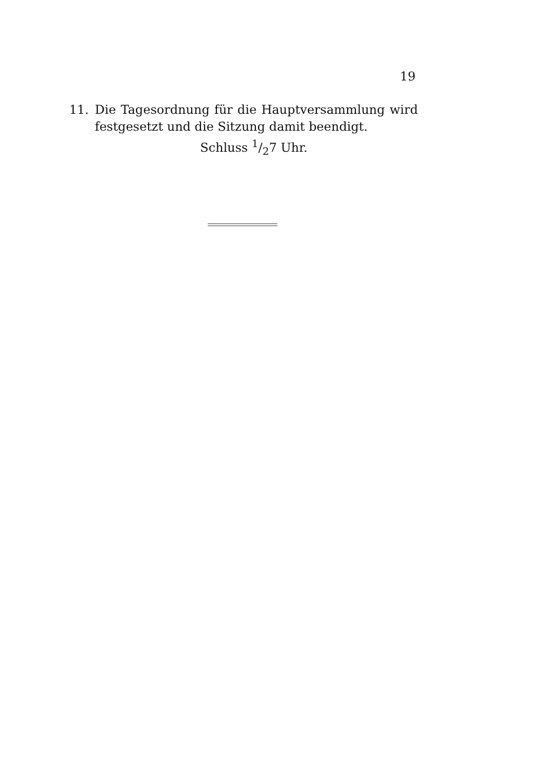19
11. Die Tagesordnung für die Hauptversammlung wird festgesetzt und die Sitzung damit beendigt.
Schluss 1/27 Uhr.